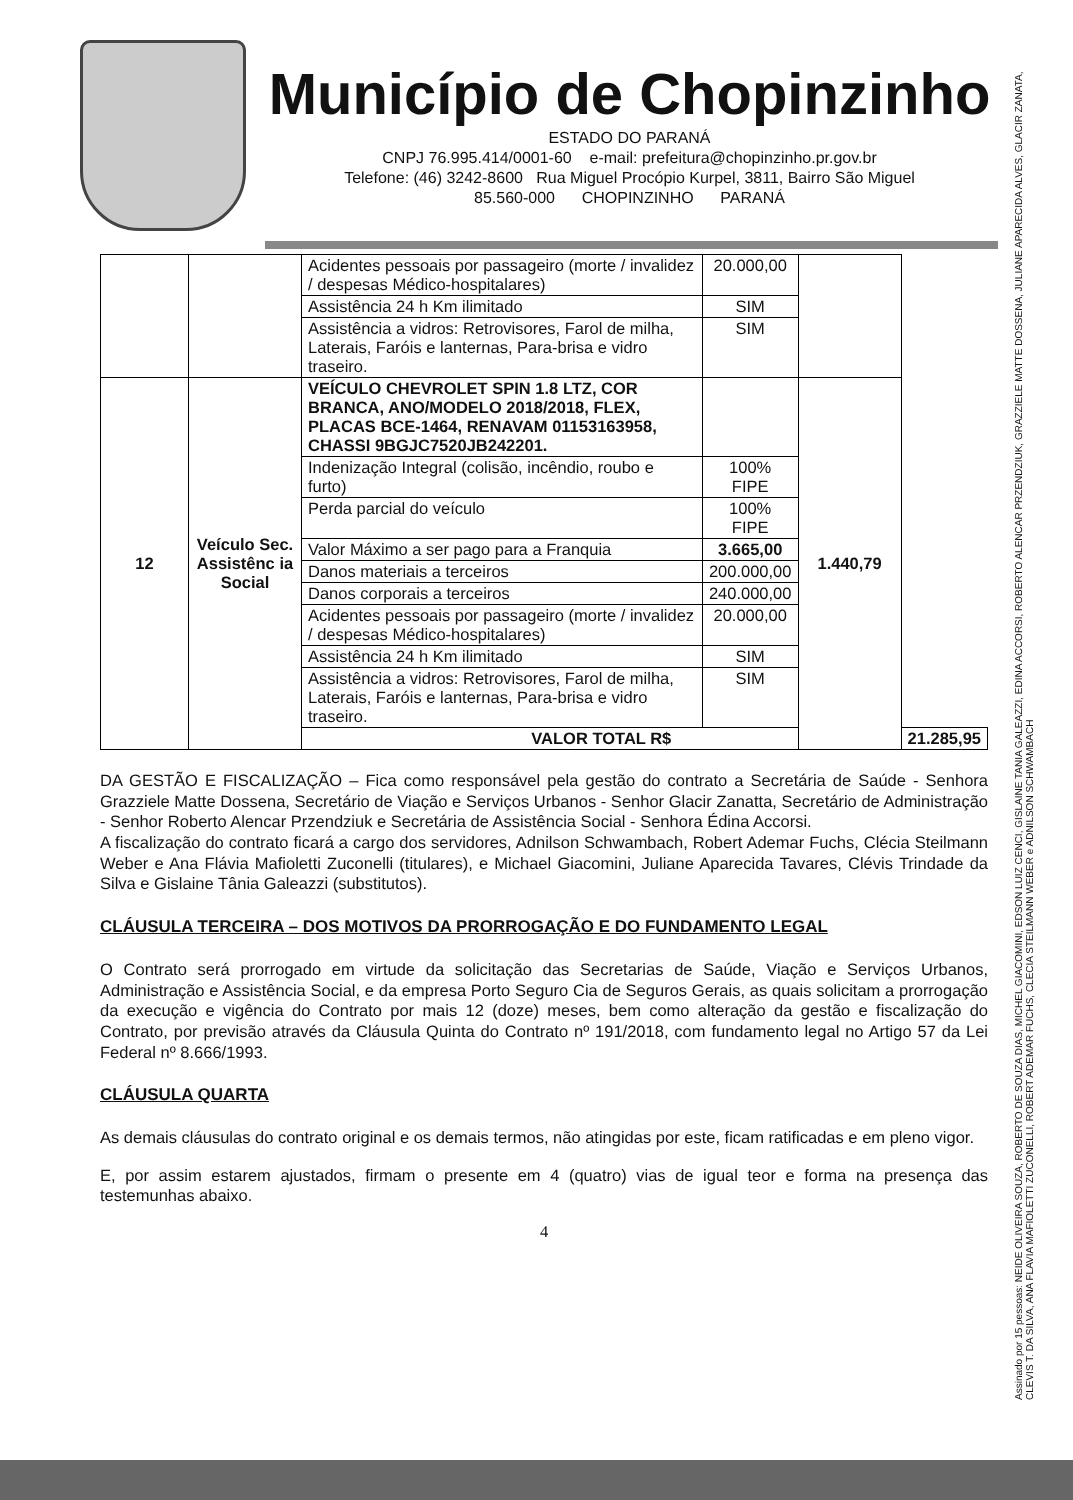Município de Chopinzinho
ESTADO DO PARANÁ
CNPJ 76.995.414/0001-60 e-mail: prefeitura@chopinzinho.pr.gov.br
Telefone: (46) 3242-8600 Rua Miguel Procópio Kurpel, 3811, Bairro São Miguel
85.560-000 CHOPINZINHO PARANÁ
| | | Acidentes pessoais por passageiro (morte / invalidez / despesas Médico-hospitalares) | 20.000,00 | | |
| | | Assistência 24 h Km ilimitado | SIM | | |
| | | Assistência a vidros: Retrovisores, Farol de milha, Laterais, Faróis e lanternas, Para-brisa e vidro traseiro. | SIM | | |
| 12 | Veículo Sec. Assistênc ia Social | VEÍCULO CHEVROLET SPIN 1.8 LTZ, COR BRANCA, ANO/MODELO 2018/2018, FLEX, PLACAS BCE-1464, RENAVAM 01153163958, CHASSI 9BGJC7520JB242201. | | 1.440,79 | |
| | | Indenização Integral (colisão, incêndio, roubo e furto) | 100% FIPE | | |
| | | Perda parcial do veículo | 100% FIPE | | |
| | | Valor Máximo a ser pago para a Franquia | 3.665,00 | | |
| | | Danos materiais a terceiros | 200.000,00 | | |
| | | Danos corporais a terceiros | 240.000,00 | | |
| | | Acidentes pessoais por passageiro (morte / invalidez / despesas Médico-hospitalares) | 20.000,00 | | |
| | | Assistência 24 h Km ilimitado | SIM | | |
| | | Assistência a vidros: Retrovisores, Farol de milha, Laterais, Faróis e lanternas, Para-brisa e vidro traseiro. | SIM | | |
| | | VALOR TOTAL R$ | | | 21.285,95 |
DA GESTÃO E FISCALIZAÇÃO – Fica como responsável pela gestão do contrato a Secretária de Saúde - Senhora Grazziele Matte Dossena, Secretário de Viação e Serviços Urbanos - Senhor Glacir Zanatta, Secretário de Administração - Senhor Roberto Alencar Przendziuk e Secretária de Assistência Social - Senhora Édina Accorsi.
A fiscalização do contrato ficará a cargo dos servidores, Adnilson Schwambach, Robert Ademar Fuchs, Clécia Steilmann Weber e Ana Flávia Mafioletti Zuconelli (titulares), e Michael Giacomini, Juliane Aparecida Tavares, Clévis Trindade da Silva e Gislaine Tânia Galeazzi (substitutos).
CLÁUSULA TERCEIRA – DOS MOTIVOS DA PRORROGAÇÃO E DO FUNDAMENTO LEGAL
O Contrato será prorrogado em virtude da solicitação das Secretarias de Saúde, Viação e Serviços Urbanos, Administração e Assistência Social, e da empresa Porto Seguro Cia de Seguros Gerais, as quais solicitam a prorrogação da execução e vigência do Contrato por mais 12 (doze) meses, bem como alteração da gestão e fiscalização do Contrato, por previsão através da Cláusula Quinta do Contrato nº 191/2018, com fundamento legal no Artigo 57 da Lei Federal nº 8.666/1993.
CLÁUSULA QUARTA
As demais cláusulas do contrato original e os demais termos, não atingidas por este, ficam ratificadas e em pleno vigor.
E, por assim estarem ajustados, firmam o presente em 4 (quatro) vias de igual teor e forma na presença das testemunhas abaixo.
4
Assinado por 15 pessoas: NEIDE OLIVEIRA SOUZA, ROBERTO DE SOUZA DIAS, MICHEL GIACOMINI, EDSON LUIZ CENCI, GISLAINE TANIA GALEAZZI, EDINA ACCORSI, ROBERTO ALENCAR PRZENDZIUK, GRAZZIELE MATTE DOSSENA, JULIANE APARECIDA ALVES, GLACIR ZANATA, CLEVIS T. DA SILVA, ANA FLAVIA MAFIOLETTI ZUCONELLI, ROBERT ADEMAR FUCHS, CLECIA STEILMANN WEBER e ADNILSON SCHWAMBACH